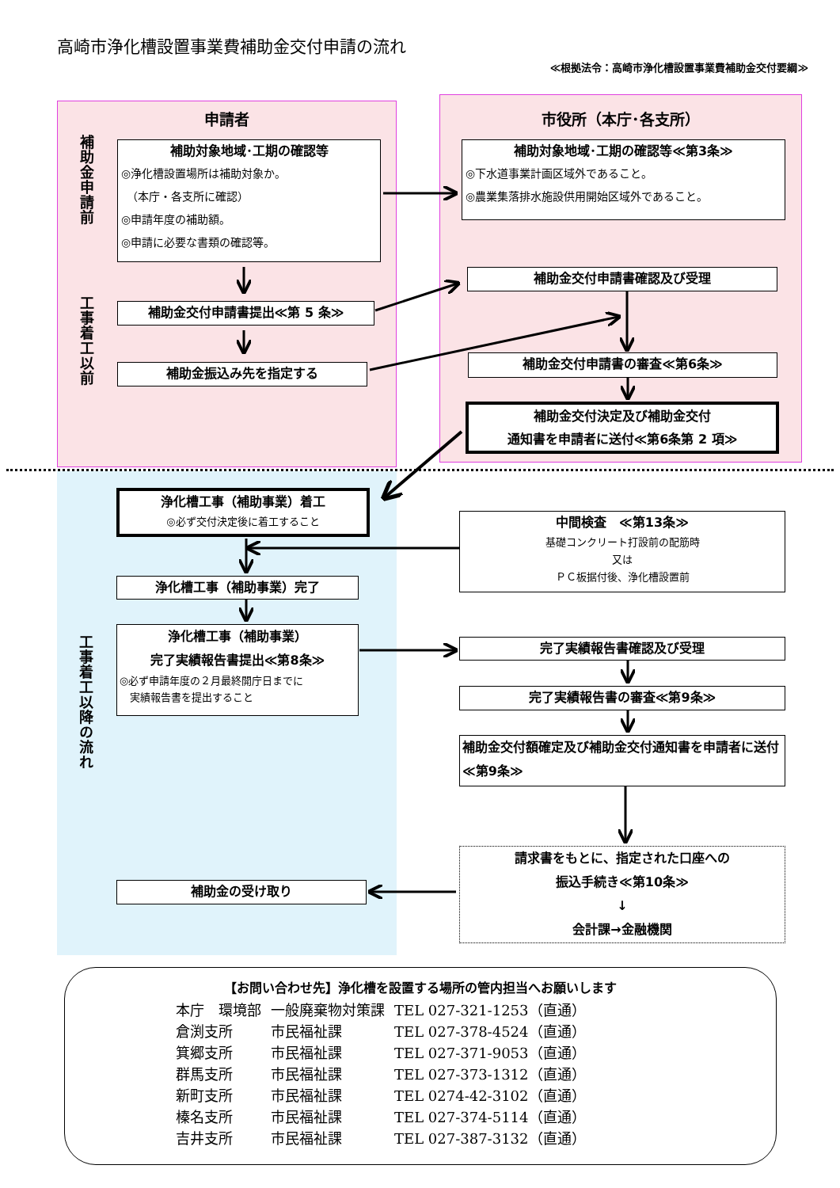高崎市浄化槽設置事業費補助金交付申請の流れ
≪根拠法令：高崎市浄化槽設置事業費補助金交付要綱≫
申請者
補助金申請前
工事着工以前
補助対象地域･工期の確認等
◎浄化槽設置場所は補助対象か。
　（本庁・各支所に確認）
◎申請年度の補助額。
◎申請に必要な書類の確認等。
補助金交付申請書提出≪第 5 条≫
補助金振込み先を指定する
市役所（本庁･各支所）
補助対象地域･工期の確認等≪第3条≫
◎下水道事業計画区域外であること。
◎農業集落排水施設供用開始区域外であること。
補助金交付申請書確認及び受理
補助金交付申請書の審査≪第6条≫
補助金交付決定及び補助金交付
通知書を申請者に送付≪第6条第 2 項≫
工事着工以降の流れ
浄化槽工事（補助事業）着工
◎必ず交付決定後に着工すること
浄化槽工事（補助事業）完了
浄化槽工事（補助事業）
完了実績報告書提出≪第8条≫
◎必ず申請年度の２月最終開庁日までに
　実績報告書を提出すること
補助金の受け取り
中間検査　≪第13条≫
基礎コンクリート打設前の配筋時
又は
ＰＣ板据付後、浄化槽設置前
完了実績報告書確認及び受理
完了実績報告書の審査≪第9条≫
補助金交付額確定及び補助金交付通知書を申請者に送付≪第9条≫
請求書をもとに、指定された口座への
振込手続き≪第10条≫
↓
会計課→金融機関
【お問い合わせ先】浄化槽を設置する場所の管内担当へお願いします
| 本庁 環境部 | 一般廃棄物対策課 | TEL 027-321-1253（直通） |
| 倉渕支所 | 市民福祉課 | TEL 027-378-4524（直通） |
| 箕郷支所 | 市民福祉課 | TEL 027-371-9053（直通） |
| 群馬支所 | 市民福祉課 | TEL 027-373-1312（直通） |
| 新町支所 | 市民福祉課 | TEL 0274-42-3102（直通） |
| 榛名支所 | 市民福祉課 | TEL 027-374-5114（直通） |
| 吉井支所 | 市民福祉課 | TEL 027-387-3132（直通） |